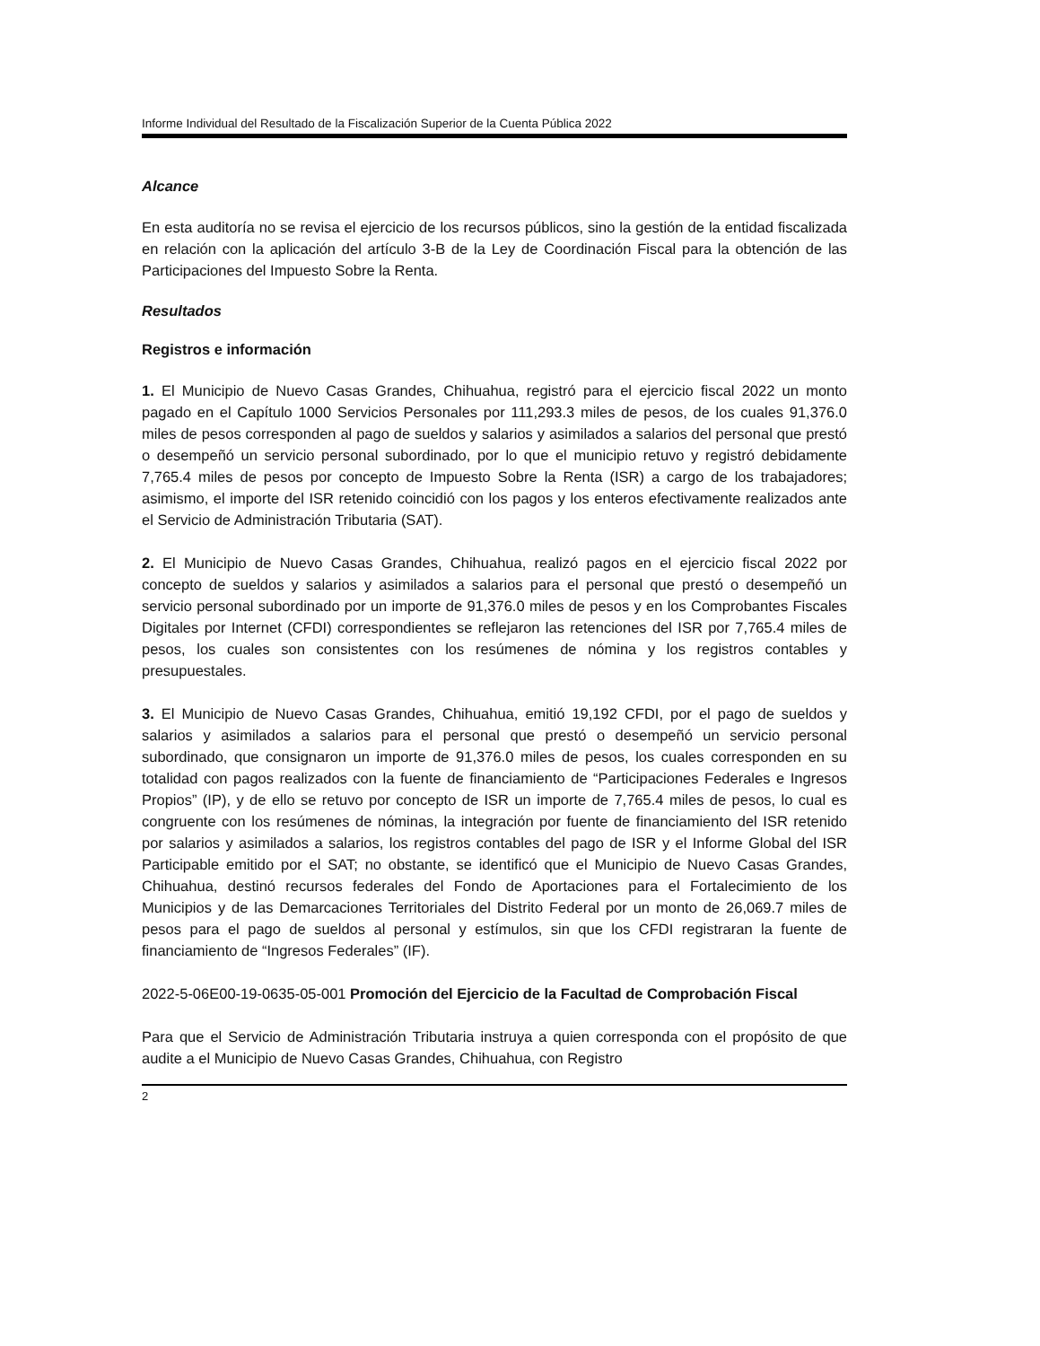Informe Individual del Resultado de la Fiscalización Superior de la Cuenta Pública 2022
Alcance
En esta auditoría no se revisa el ejercicio de los recursos públicos, sino la gestión de la entidad fiscalizada en relación con la aplicación del artículo 3-B de la Ley de Coordinación Fiscal para la obtención de las Participaciones del Impuesto Sobre la Renta.
Resultados
Registros e información
1. El Municipio de Nuevo Casas Grandes, Chihuahua, registró para el ejercicio fiscal 2022 un monto pagado en el Capítulo 1000 Servicios Personales por 111,293.3 miles de pesos, de los cuales 91,376.0 miles de pesos corresponden al pago de sueldos y salarios y asimilados a salarios del personal que prestó o desempeñó un servicio personal subordinado, por lo que el municipio retuvo y registró debidamente 7,765.4 miles de pesos por concepto de Impuesto Sobre la Renta (ISR) a cargo de los trabajadores; asimismo, el importe del ISR retenido coincidió con los pagos y los enteros efectivamente realizados ante el Servicio de Administración Tributaria (SAT).
2. El Municipio de Nuevo Casas Grandes, Chihuahua, realizó pagos en el ejercicio fiscal 2022 por concepto de sueldos y salarios y asimilados a salarios para el personal que prestó o desempeñó un servicio personal subordinado por un importe de 91,376.0 miles de pesos y en los Comprobantes Fiscales Digitales por Internet (CFDI) correspondientes se reflejaron las retenciones del ISR por 7,765.4 miles de pesos, los cuales son consistentes con los resúmenes de nómina y los registros contables y presupuestales.
3. El Municipio de Nuevo Casas Grandes, Chihuahua, emitió 19,192 CFDI, por el pago de sueldos y salarios y asimilados a salarios para el personal que prestó o desempeñó un servicio personal subordinado, que consignaron un importe de 91,376.0 miles de pesos, los cuales corresponden en su totalidad con pagos realizados con la fuente de financiamiento de “Participaciones Federales e Ingresos Propios” (IP), y de ello se retuvo por concepto de ISR un importe de 7,765.4 miles de pesos, lo cual es congruente con los resúmenes de nóminas, la integración por fuente de financiamiento del ISR retenido por salarios y asimilados a salarios, los registros contables del pago de ISR y el Informe Global del ISR Participable emitido por el SAT; no obstante, se identificó que el Municipio de Nuevo Casas Grandes, Chihuahua, destinó recursos federales del Fondo de Aportaciones para el Fortalecimiento de los Municipios y de las Demarcaciones Territoriales del Distrito Federal por un monto de 26,069.7 miles de pesos para el pago de sueldos al personal y estímulos, sin que los CFDI registraran la fuente de financiamiento de “Ingresos Federales” (IF).
2022-5-06E00-19-0635-05-001 Promoción del Ejercicio de la Facultad de Comprobación Fiscal
Para que el Servicio de Administración Tributaria instruya a quien corresponda con el propósito de que audite a el Municipio de Nuevo Casas Grandes, Chihuahua, con Registro
2